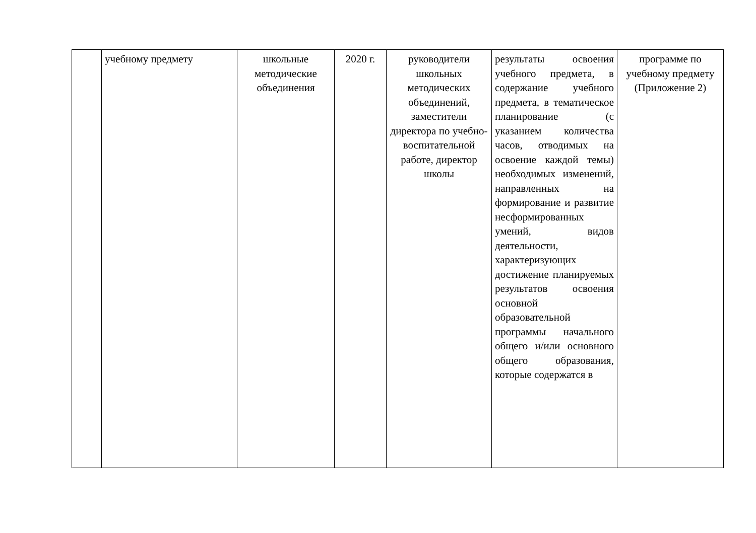| | учебному предмету | школьные методические объединения | 2020 г. | руководители школьных методических объединений, заместители директора по учебно-воспитательной работе, директор школы | результаты освоения учебного предмета, в содержание учебного предмета, в тематическое планирование (с указанием количества часов, отводимых на освоение каждой темы) необходимых изменений, направленных на формирование и развитие несформированных умений, видов деятельности, характеризующих достижение планируемых результатов освоения основной образовательной программы начального общего и/или основного общего образования, которые содержатся в | программе по учебному предмету (Приложение 2) |